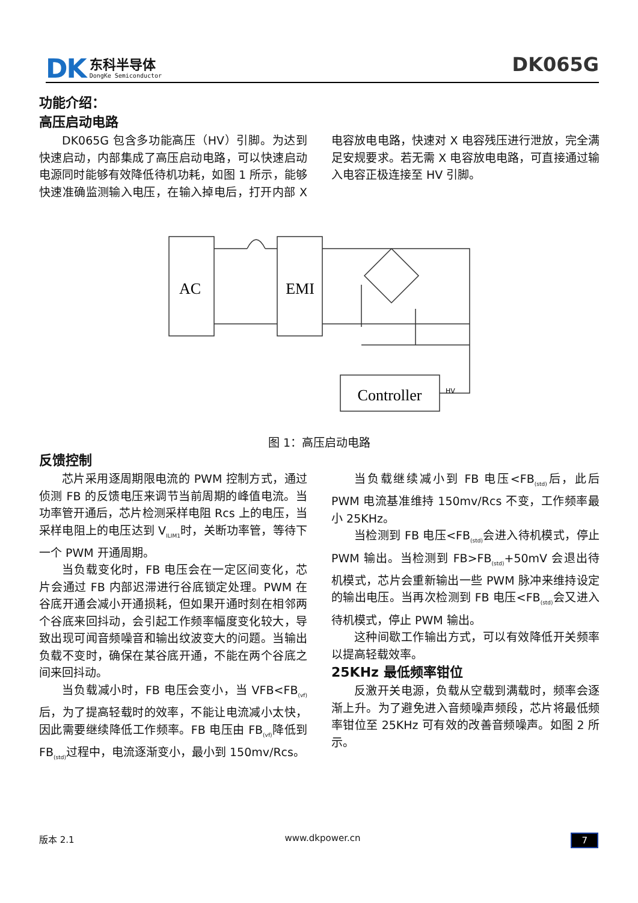DK
东科半导体
DongKe Semiconductor
DK065G
功能介绍：
高压启动电路
DK065G 包含多功能高压（HV）引脚。为达到快速启动，内部集成了高压启动电路，可以快速启动电源同时能够有效降低待机功耗，如图 1 所示，能够快速准确监测输入电压，在输入掉电后，打开内部 X 电容放电电路，快速对 X 电容残压进行泄放，完全满足安规要求。若无需 X 电容放电电路，可直接通过输入电容正极连接至 HV 引脚。
AC
EMI
Controller
HV
图 1：高压启动电路
反馈控制
芯片采用逐周期限电流的 PWM 控制方式，通过侦测 FB 的反馈电压来调节当前周期的峰值电流。当功率管开通后，芯片检测采样电阻 Rcs 上的电压，当采样电阻上的电压达到 V<sub>ILIM1</sub>时，关断功率管，等待下一个 PWM 开通周期。
当负载变化时，FB 电压会在一定区间变化，芯片会通过 FB 内部迟滞进行谷底锁定处理。PWM 在谷底开通会减小开通损耗，但如果开通时刻在相邻两个谷底来回抖动，会引起工作频率幅度变化较大，导致出现可闻音频噪音和输出纹波变大的问题。当输出负载不变时，确保在某谷底开通，不能在两个谷底之间来回抖动。
当负载减小时，FB 电压会变小，当 VFB<FB<sub>(vf)</sub>后，为了提高轻载时的效率，不能让电流减小太快，因此需要继续降低工作频率。FB 电压由 FB<sub>(vf)</sub>降低到 FB<sub>(std)</sub>过程中，电流逐渐变小，最小到 150mv/Rcs。
当负载继续减小到 FB 电压<FB<sub>(std)</sub>后，此后 PWM 电流基准维持 150mv/Rcs 不变，工作频率最小 25KHz。
当检测到 FB 电压<FB<sub>(std)</sub>会进入待机模式，停止 PWM 输出。当检测到 FB>FB<sub>(std)</sub>+50mV 会退出待机模式，芯片会重新输出一些 PWM 脉冲来维持设定的输出电压。当再次检测到 FB 电压<FB<sub>(std)</sub>会又进入待机模式，停止 PWM 输出。
这种间歇工作输出方式，可以有效降低开关频率以提高轻载效率。
25KHz 最低频率钳位
反激开关电源，负载从空载到满载时，频率会逐渐上升。为了避免进入音频噪声频段，芯片将最低频率钳位至 25KHz 可有效的改善音频噪声。如图 2 所示。
版本 2.1 www.dkpower.cn 7